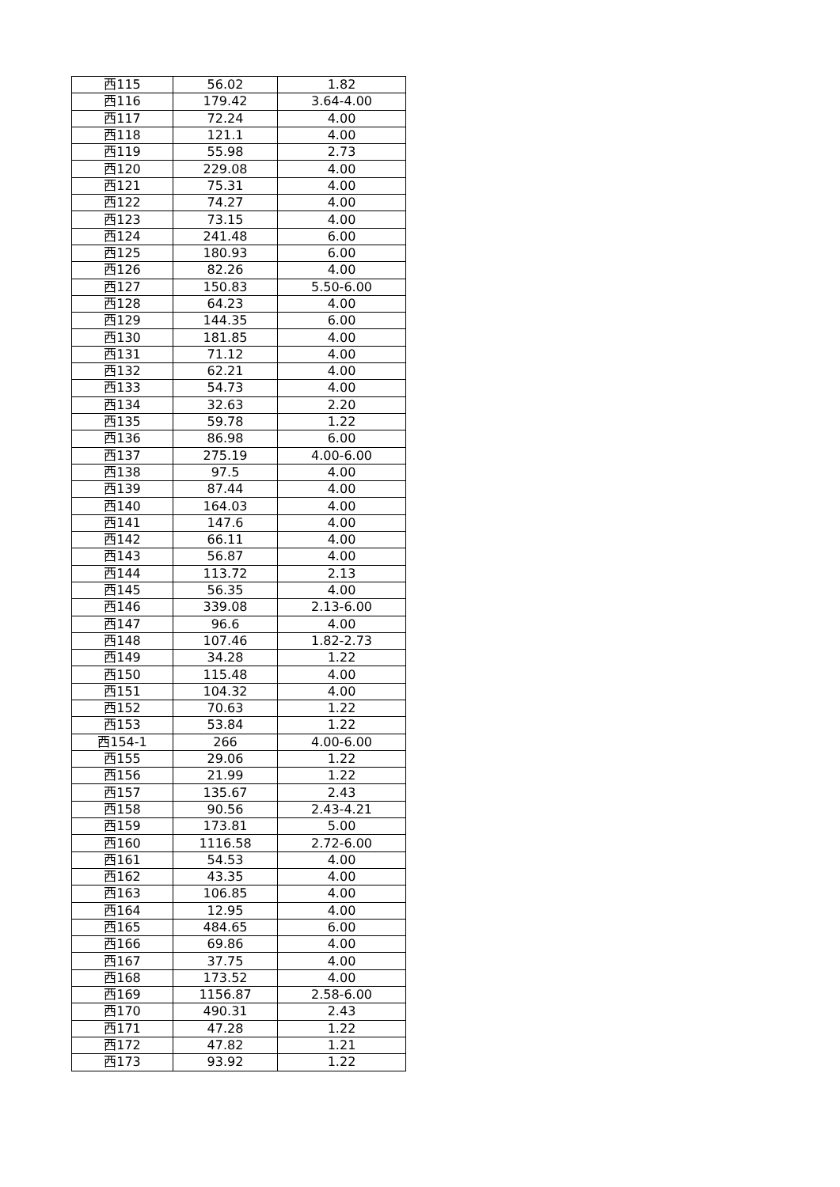| 西115 | 56.02 | 1.82 |
| 西116 | 179.42 | 3.64-4.00 |
| 西117 | 72.24 | 4.00 |
| 西118 | 121.1 | 4.00 |
| 西119 | 55.98 | 2.73 |
| 西120 | 229.08 | 4.00 |
| 西121 | 75.31 | 4.00 |
| 西122 | 74.27 | 4.00 |
| 西123 | 73.15 | 4.00 |
| 西124 | 241.48 | 6.00 |
| 西125 | 180.93 | 6.00 |
| 西126 | 82.26 | 4.00 |
| 西127 | 150.83 | 5.50-6.00 |
| 西128 | 64.23 | 4.00 |
| 西129 | 144.35 | 6.00 |
| 西130 | 181.85 | 4.00 |
| 西131 | 71.12 | 4.00 |
| 西132 | 62.21 | 4.00 |
| 西133 | 54.73 | 4.00 |
| 西134 | 32.63 | 2.20 |
| 西135 | 59.78 | 1.22 |
| 西136 | 86.98 | 6.00 |
| 西137 | 275.19 | 4.00-6.00 |
| 西138 | 97.5 | 4.00 |
| 西139 | 87.44 | 4.00 |
| 西140 | 164.03 | 4.00 |
| 西141 | 147.6 | 4.00 |
| 西142 | 66.11 | 4.00 |
| 西143 | 56.87 | 4.00 |
| 西144 | 113.72 | 2.13 |
| 西145 | 56.35 | 4.00 |
| 西146 | 339.08 | 2.13-6.00 |
| 西147 | 96.6 | 4.00 |
| 西148 | 107.46 | 1.82-2.73 |
| 西149 | 34.28 | 1.22 |
| 西150 | 115.48 | 4.00 |
| 西151 | 104.32 | 4.00 |
| 西152 | 70.63 | 1.22 |
| 西153 | 53.84 | 1.22 |
| 西154-1 | 266 | 4.00-6.00 |
| 西155 | 29.06 | 1.22 |
| 西156 | 21.99 | 1.22 |
| 西157 | 135.67 | 2.43 |
| 西158 | 90.56 | 2.43-4.21 |
| 西159 | 173.81 | 5.00 |
| 西160 | 1116.58 | 2.72-6.00 |
| 西161 | 54.53 | 4.00 |
| 西162 | 43.35 | 4.00 |
| 西163 | 106.85 | 4.00 |
| 西164 | 12.95 | 4.00 |
| 西165 | 484.65 | 6.00 |
| 西166 | 69.86 | 4.00 |
| 西167 | 37.75 | 4.00 |
| 西168 | 173.52 | 4.00 |
| 西169 | 1156.87 | 2.58-6.00 |
| 西170 | 490.31 | 2.43 |
| 西171 | 47.28 | 1.22 |
| 西172 | 47.82 | 1.21 |
| 西173 | 93.92 | 1.22 |